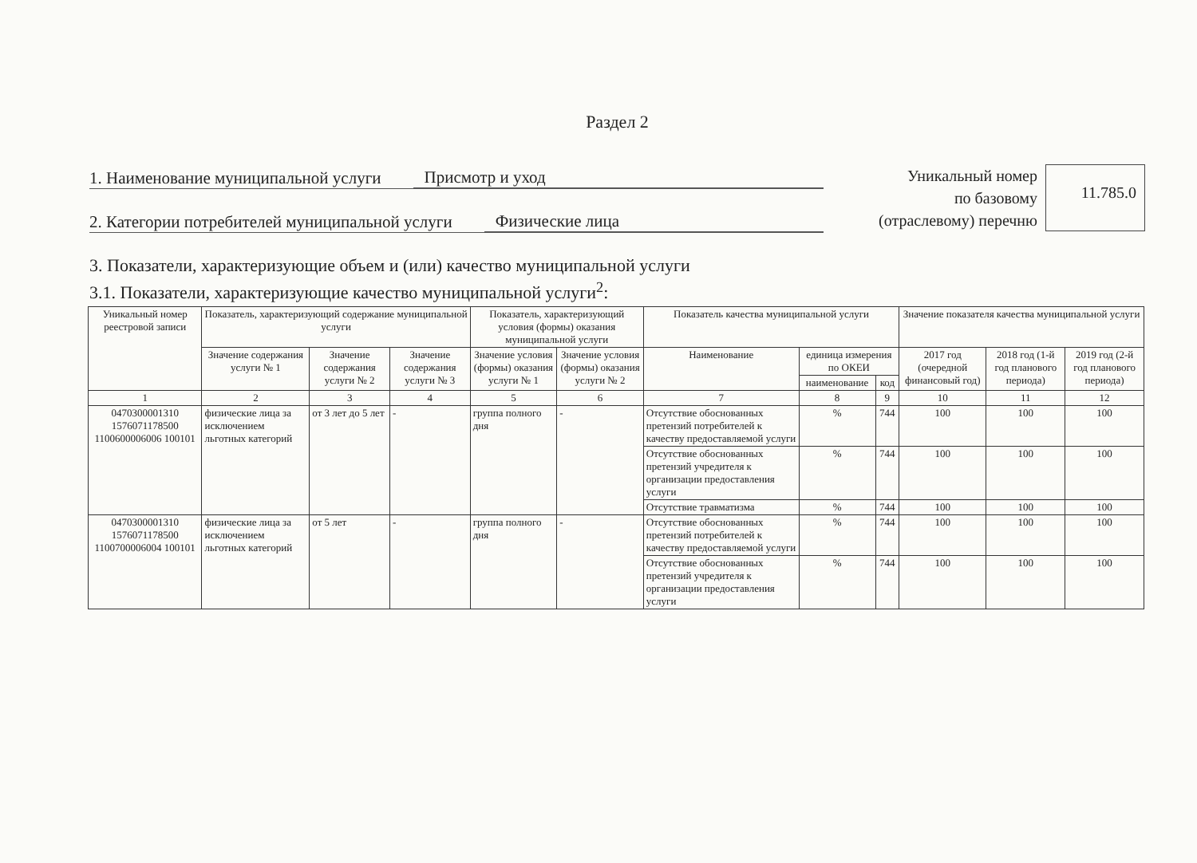Раздел 2
1. Наименование муниципальной услуги Присмотр и уход
2. Категории потребителей муниципальной услуги Физические лица
Уникальный номер
по базовому
(отраслевому) перечню
11.785.0
3. Показатели, характеризующие объем и (или) качество муниципальной услуги
3.1. Показатели, характеризующие качество муниципальной услуги<sup>2</sup>:
| Уникальный номер реестровой записи | Показатель, характеризующий содержание муниципальной услуги | | | Показатель, характеризующий условия (формы) оказания муниципальной услуги | | Показатель качества муниципальной услуги | | | Значение показателя качества муниципальной услуги | | |
| --- | --- | --- | --- | --- | --- | --- | --- | --- | --- | --- | --- |
| | Значение содержания услуги № 1 | Значение содержания услуги № 2 | Значение содержания услуги № 3 | Значение условия (формы) оказания услуги № 1 | Значение условия (формы) оказания услуги № 2 | Наименование | единица измерения по ОКЕИ | | 2017 год (очередной финансовый год) | 2018 год (1-й год планового периода) | 2019 год (2-й год планового периода) |
| | | | | | | | наименование | код | | | |
| 1 | 2 | 3 | 4 | 5 | 6 | 7 | 8 | 9 | 10 | 11 | 12 |
| 0470300001310 1576071178500 1100600006006 100101 | физические лица за исключением льготных категорий | от 3 лет до 5 лет | - | группа полного дня | - | Отсутствие обоснованных претензий потребителей к качеству предоставляемой услуги | % | 744 | 100 | 100 | 100 |
| | | | | | | Отсутствие обоснованных претензий учредителя к организации предоставления услуги | % | 744 | 100 | 100 | 100 |
| | | | | | | Отсутствие травматизма | % | 744 | 100 | 100 | 100 |
| 0470300001310 1576071178500 1100700006004 100101 | физические лица за исключением льготных категорий | от 5 лет | - | группа полного дня | - | Отсутствие обоснованных претензий потребителей к качеству предоставляемой услуги | % | 744 | 100 | 100 | 100 |
| | | | | | | Отсутствие обоснованных претензий учредителя к организации предоставления услуги | % | 744 | 100 | 100 | 100 |